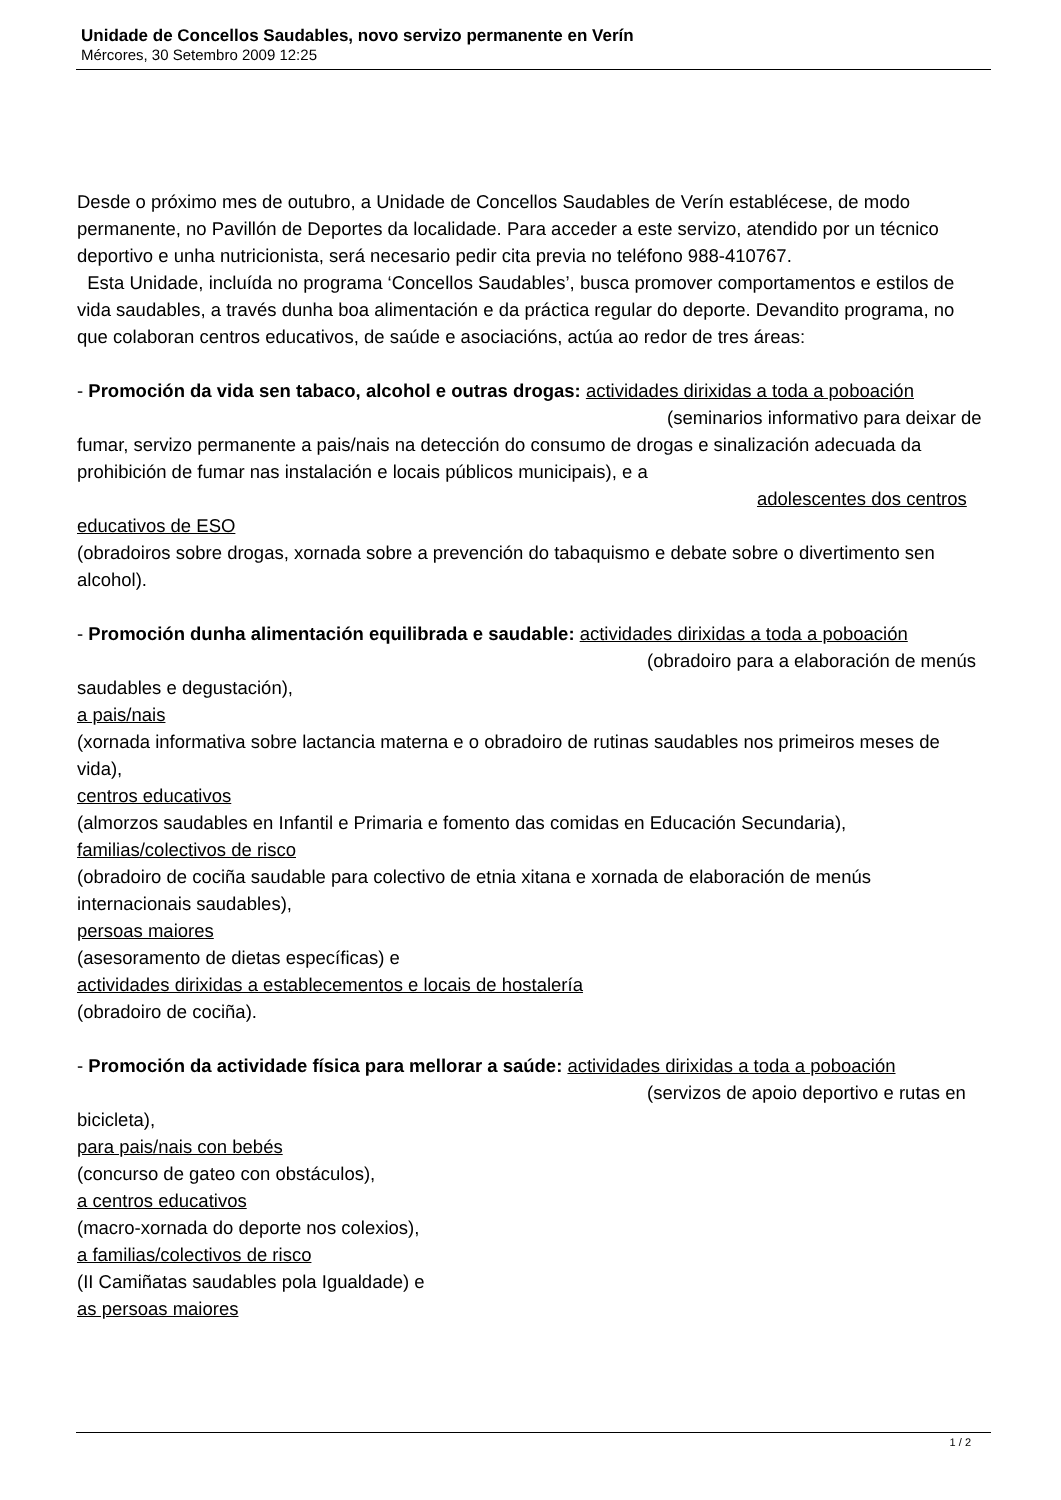Unidade de Concellos Saudables, novo servizo permanente en Verín
Mércores, 30 Setembro 2009 12:25
Desde o próximo mes de outubro, a Unidade de Concellos Saudables de Verín establécese, de modo permanente, no Pavillón de Deportes da localidade. Para acceder a este servizo, atendido por un técnico deportivo e unha nutricionista, será necesario pedir cita previa no teléfono 988-410767.
Esta Unidade, incluída no programa ‘Concellos Saudables’, busca promover comportamentos e estilos de vida saudables, a través dunha boa alimentación e da práctica regular do deporte. Devandito programa, no que colaboran centros educativos, de saúde e asociacións, actúa ao redor de tres áreas:
- Promoción da vida sen tabaco, alcohol e outras drogas: actividades dirixidas a toda a poboación (seminarios informativo para deixar de fumar, servizo permanente a pais/nais na detección do consumo de drogas e sinalización adecuada da prohibición de fumar nas instalación e locais públicos municipais), e a adolescentes dos centros educativos de ESO
(obradoiros sobre drogas, xornada sobre a prevención do tabaquismo e debate sobre o divertimento sen alcohol).
- Promoción dunha alimentación equilibrada e saudable: actividades dirixidas a toda a poboación (obradoiro para a elaboración de menús saudables e degustación),
a pais/nais
(xornada informativa sobre lactancia materna e o obradoiro de rutinas saudables nos primeiros meses de vida),
centros educativos
(almorzos saudables en Infantil e Primaria e fomento das comidas en Educación Secundaria),
familias/colectivos de risco
(obradoiro de cociña saudable para colectivo de etnia xitana e xornada de elaboración de menús internacionais saudables),
persoas maiores
(asesoramento de dietas específicas) e
actividades dirixidas a establecementos e locais de hostalería
(obradoiro de cociña).
- Promoción da actividade física para mellorar a saúde: actividades dirixidas a toda a poboación (servizos de apoio deportivo e rutas en bicicleta),
para pais/nais con bebés
(concurso de gateo con obstáculos),
a centros educativos
(macro-xornada do deporte nos colexios),
a familias/colectivos de risco
(II Camiñatas saudables pola Igualdade) e
as persoas maiores
1 / 2